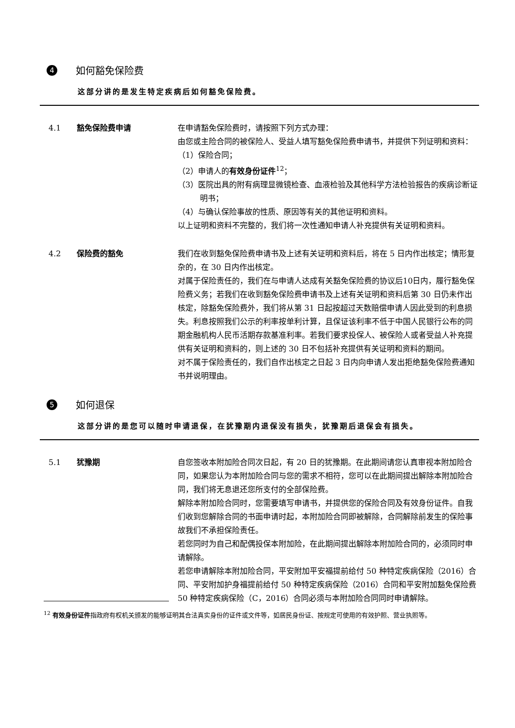4 如何豁免保险费
这部分讲的是发生特定疾病后如何豁免保险费。
4.1 豁免保险费申请 在申请豁免保险费时，请按照下列方式办理：
由您或主险合同的被保险人、受益人填写豁免保险费申请书，并提供下列证明和资料：
（1）保险合同；
（2）申请人的有效身份证件<sup>12</sup>；
（3）医院出具的附有病理显微镜检查、血液检验及其他科学方法检验报告的疾病诊断证明书；
（4）与确认保险事故的性质、原因等有关的其他证明和资料。
以上证明和资料不完整的，我们将一次性通知申请人补充提供有关证明和资料。
4.2 保险费的豁免 我们在收到豁免保险费申请书及上述有关证明和资料后，将在 5 日内作出核定；情形复杂的，在 30 日内作出核定。
对属于保险责任的，我们在与申请人达成有关豁免保险费的协议后10日内，履行豁免保险费义务；若我们在收到豁免保险费申请书及上述有关证明和资料后第 30 日仍未作出核定，除豁免保险费外，我们将从第 31 日起按超过天数赔偿申请人因此受到的利息损失。利息按照我们公示的利率按单利计算，且保证该利率不低于中国人民银行公布的同期金融机构人民币活期存款基准利率。若我们要求投保人、被保险人或者受益人补充提供有关证明和资料的，则上述的 30 日不包括补充提供有关证明和资料的期间。
对不属于保险责任的，我们自作出核定之日起 3 日内向申请人发出拒绝豁免保险费通知书并说明理由。
5 如何退保
这部分讲的是您可以随时申请退保，在犹豫期内退保没有损失，犹豫期后退保会有损失。
5.1 犹豫期 自您签收本附加险合同次日起，有 20 日的犹豫期。在此期间请您认真审视本附加险合同，如果您认为本附加险合同与您的需求不相符，您可以在此期间提出解除本附加险合同，我们将无息退还您所支付的全部保险费。
解除本附加险合同时，您需要填写申请书，并提供您的保险合同及有效身份证件。自我们收到您解除合同的书面申请时起，本附加险合同即被解除，合同解除前发生的保险事故我们不承担保险责任。
若您同时为自己和配偶投保本附加险，在此期间提出解除本附加险合同的，必须同时申请解除。
若您申请解除本附加险合同，平安附加平安福提前给付 50 种特定疾病保险（2016）合同、平安附加护身福提前给付 50 种特定疾病保险（2016）合同和平安附加豁免保险费 50 种特定疾病保险（C，2016）合同必须与本附加险合同同时申请解除。
<sup>12</sup> 有效身份证件指政府有权机关颁发的能够证明其合法真实身份的证件或文件等，如居民身份证、按规定可使用的有效护照、营业执照等。